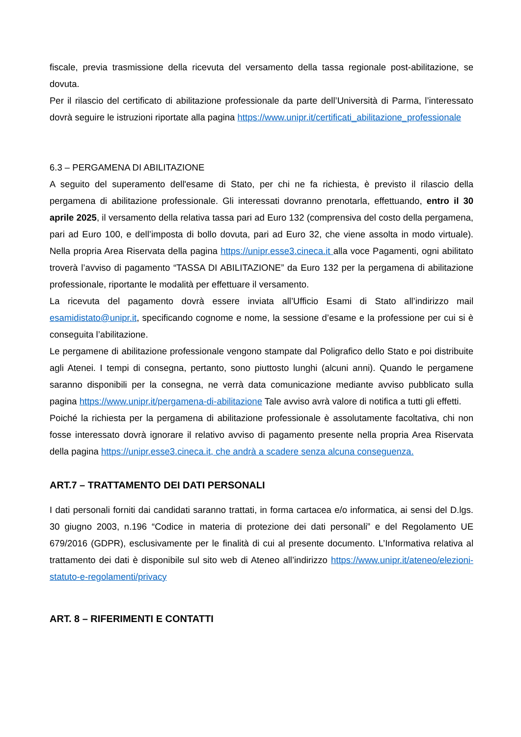fiscale, previa trasmissione della ricevuta del versamento della tassa regionale post-abilitazione, se dovuta.
Per il rilascio del certificato di abilitazione professionale da parte dell’Università di Parma, l’interessato dovrà seguire le istruzioni riportate alla pagina https://www.unipr.it/certificati_abilitazione_professionale
6.3 – PERGAMENA DI ABILITAZIONE
A seguito del superamento dell'esame di Stato, per chi ne fa richiesta, è previsto il rilascio della pergamena di abilitazione professionale. Gli interessati dovranno prenotarla, effettuando, entro il 30 aprile 2025, il versamento della relativa tassa pari ad Euro 132 (comprensiva del costo della pergamena, pari ad Euro 100, e dell’imposta di bollo dovuta, pari ad Euro 32, che viene assolta in modo virtuale). Nella propria Area Riservata della pagina https://unipr.esse3.cineca.it alla voce Pagamenti, ogni abilitato troverà l’avviso di pagamento “TASSA DI ABILITAZIONE” da Euro 132 per la pergamena di abilitazione professionale, riportante le modalità per effettuare il versamento.
La ricevuta del pagamento dovrà essere inviata all’Ufficio Esami di Stato all’indirizzo mail esamidistato@unipr.it, specificando cognome e nome, la sessione d’esame e la professione per cui si è conseguita l’abilitazione.
Le pergamene di abilitazione professionale vengono stampate dal Poligrafico dello Stato e poi distribuite agli Atenei. I tempi di consegna, pertanto, sono piuttosto lunghi (alcuni anni). Quando le pergamene saranno disponibili per la consegna, ne verrà data comunicazione mediante avviso pubblicato sulla pagina https://www.unipr.it/pergamena-di-abilitazione Tale avviso avrà valore di notifica a tutti gli effetti.
Poiché la richiesta per la pergamena di abilitazione professionale è assolutamente facoltativa, chi non fosse interessato dovrà ignorare il relativo avviso di pagamento presente nella propria Area Riservata della pagina https://unipr.esse3.cineca.it, che andrà a scadere senza alcuna conseguenza.
ART.7 – TRATTAMENTO DEI DATI PERSONALI
I dati personali forniti dai candidati saranno trattati, in forma cartacea e/o informatica, ai sensi del D.lgs. 30 giugno 2003, n.196 “Codice in materia di protezione dei dati personali” e del Regolamento UE 679/2016 (GDPR), esclusivamente per le finalità di cui al presente documento. L’Informativa relativa al trattamento dei dati è disponibile sul sito web di Ateneo all’indirizzo https://www.unipr.it/ateneo/elezioni-statuto-e-regolamenti/privacy
ART. 8 – RIFERIMENTI E CONTATTI